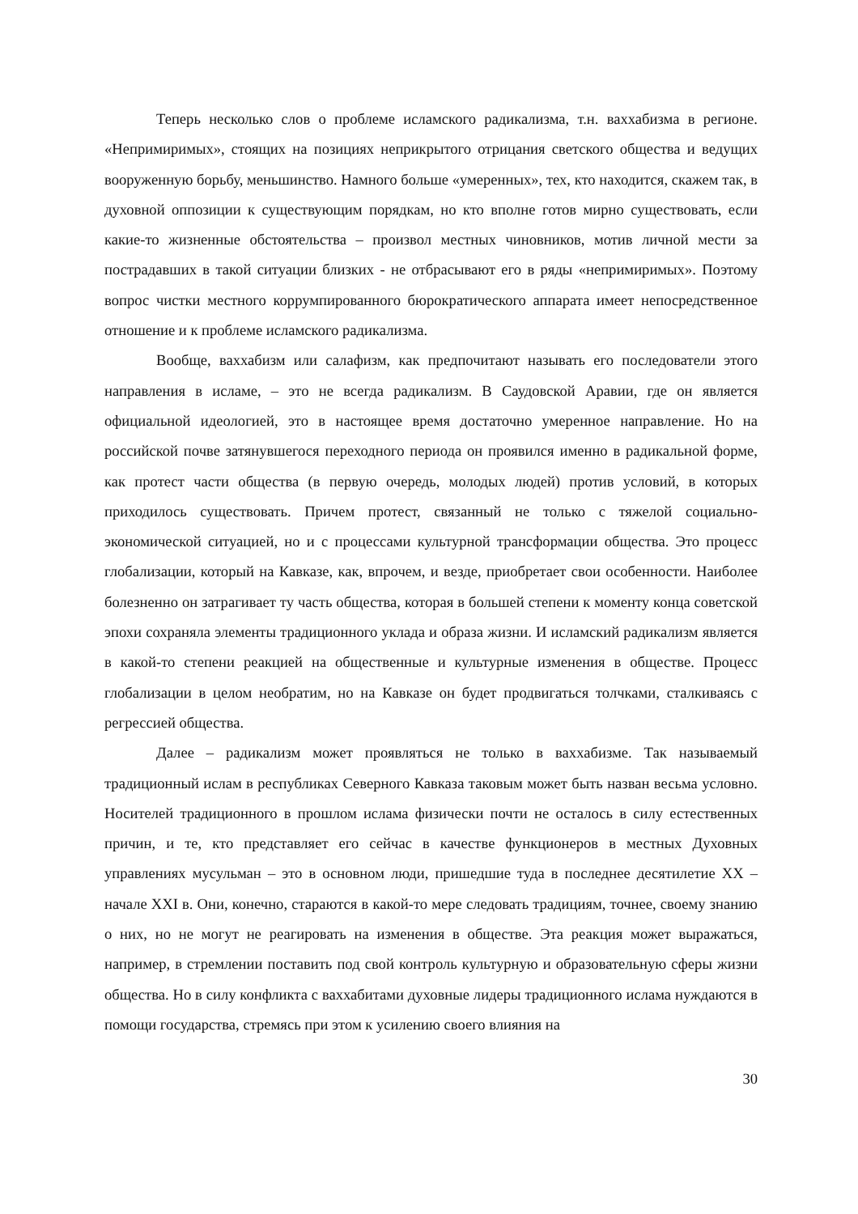Теперь несколько слов о проблеме исламского радикализма, т.н. ваххабизма в регионе. «Непримиримых», стоящих на позициях неприкрытого отрицания светского общества и ведущих вооруженную борьбу, меньшинство. Намного больше «умеренных», тех, кто находится, скажем так, в духовной оппозиции к существующим порядкам, но кто вполне готов мирно существовать, если какие-то жизненные обстоятельства – произвол местных чиновников, мотив личной мести за пострадавших в такой ситуации близких - не отбрасывают его в ряды «непримиримых». Поэтому вопрос чистки местного коррумпированного бюрократического аппарата имеет непосредственное отношение и к проблеме исламского радикализма.
Вообще, ваххабизм или салафизм, как предпочитают называть его последователи этого направления в исламе, – это не всегда радикализм. В Саудовской Аравии, где он является официальной идеологией, это в настоящее время достаточно умеренное направление. Но на российской почве затянувшегося переходного периода он проявился именно в радикальной форме, как протест части общества (в первую очередь, молодых людей) против условий, в которых приходилось существовать. Причем протест, связанный не только с тяжелой социально-экономической ситуацией, но и с процессами культурной трансформации общества. Это процесс глобализации, который на Кавказе, как, впрочем, и везде, приобретает свои особенности. Наиболее болезненно он затрагивает ту часть общества, которая в большей степени к моменту конца советской эпохи сохраняла элементы традиционного уклада и образа жизни. И исламский радикализм является в какой-то степени реакцией на общественные и культурные изменения в обществе. Процесс глобализации в целом необратим, но на Кавказе он будет продвигаться толчками, сталкиваясь с регрессией общества.
Далее – радикализм может проявляться не только в ваххабизме. Так называемый традиционный ислам в республиках Северного Кавказа таковым может быть назван весьма условно. Носителей традиционного в прошлом ислама физически почти не осталось в силу естественных причин, и те, кто представляет его сейчас в качестве функционеров в местных Духовных управлениях мусульман – это в основном люди, пришедшие туда в последнее десятилетие XX – начале XXI в. Они, конечно, стараются в какой-то мере следовать традициям, точнее, своему знанию о них, но не могут не реагировать на изменения в обществе. Эта реакция может выражаться, например, в стремлении поставить под свой контроль культурную и образовательную сферы жизни общества. Но в силу конфликта с ваххабитами духовные лидеры традиционного ислама нуждаются в помощи государства, стремясь при этом к усилению своего влияния на
30